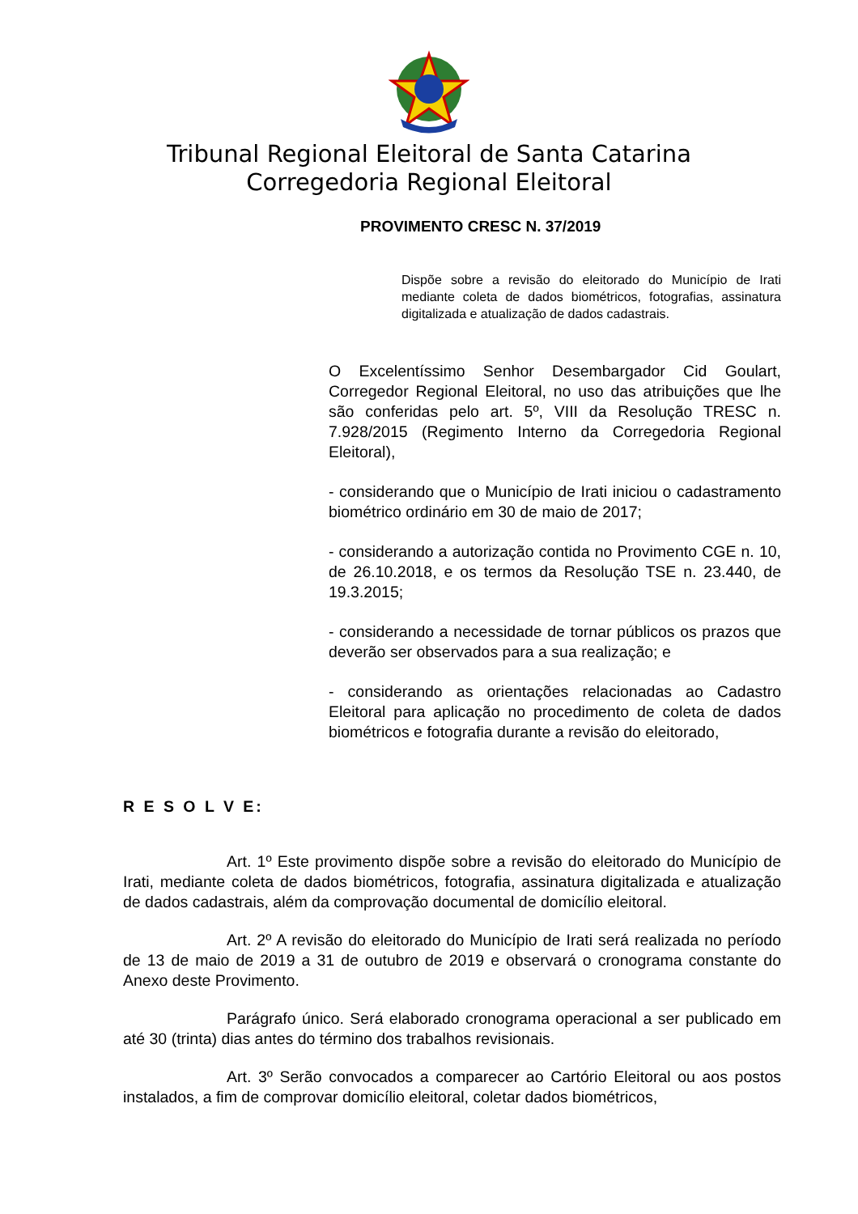Tribunal Regional Eleitoral de Santa Catarina
Corregedoria Regional Eleitoral
PROVIMENTO CRESC N. 37/2019
Dispõe sobre a revisão do eleitorado do Município de Irati mediante coleta de dados biométricos, fotografias, assinatura digitalizada e atualização de dados cadastrais.
O Excelentíssimo Senhor Desembargador Cid Goulart, Corregedor Regional Eleitoral, no uso das atribuições que lhe são conferidas pelo art. 5º, VIII da Resolução TRESC n. 7.928/2015 (Regimento Interno da Corregedoria Regional Eleitoral),
- considerando que o Município de Irati iniciou o cadastramento biométrico ordinário em 30 de maio de 2017;
- considerando a autorização contida no Provimento CGE n. 10, de 26.10.2018, e os termos da Resolução TSE n. 23.440, de 19.3.2015;
- considerando a necessidade de tornar públicos os prazos que deverão ser observados para a sua realização; e
- considerando as orientações relacionadas ao Cadastro Eleitoral para aplicação no procedimento de coleta de dados biométricos e fotografia durante a revisão do eleitorado,
R E S O L V E:
Art. 1º Este provimento dispõe sobre a revisão do eleitorado do Município de Irati, mediante coleta de dados biométricos, fotografia, assinatura digitalizada e atualização de dados cadastrais, além da comprovação documental de domicílio eleitoral.
Art. 2º A revisão do eleitorado do Município de Irati será realizada no período de 13 de maio de 2019 a 31 de outubro de 2019 e observará o cronograma constante do Anexo deste Provimento.
Parágrafo único. Será elaborado cronograma operacional a ser publicado em até 30 (trinta) dias antes do término dos trabalhos revisionais.
Art. 3º Serão convocados a comparecer ao Cartório Eleitoral ou aos postos instalados, a fim de comprovar domicílio eleitoral, coletar dados biométricos,